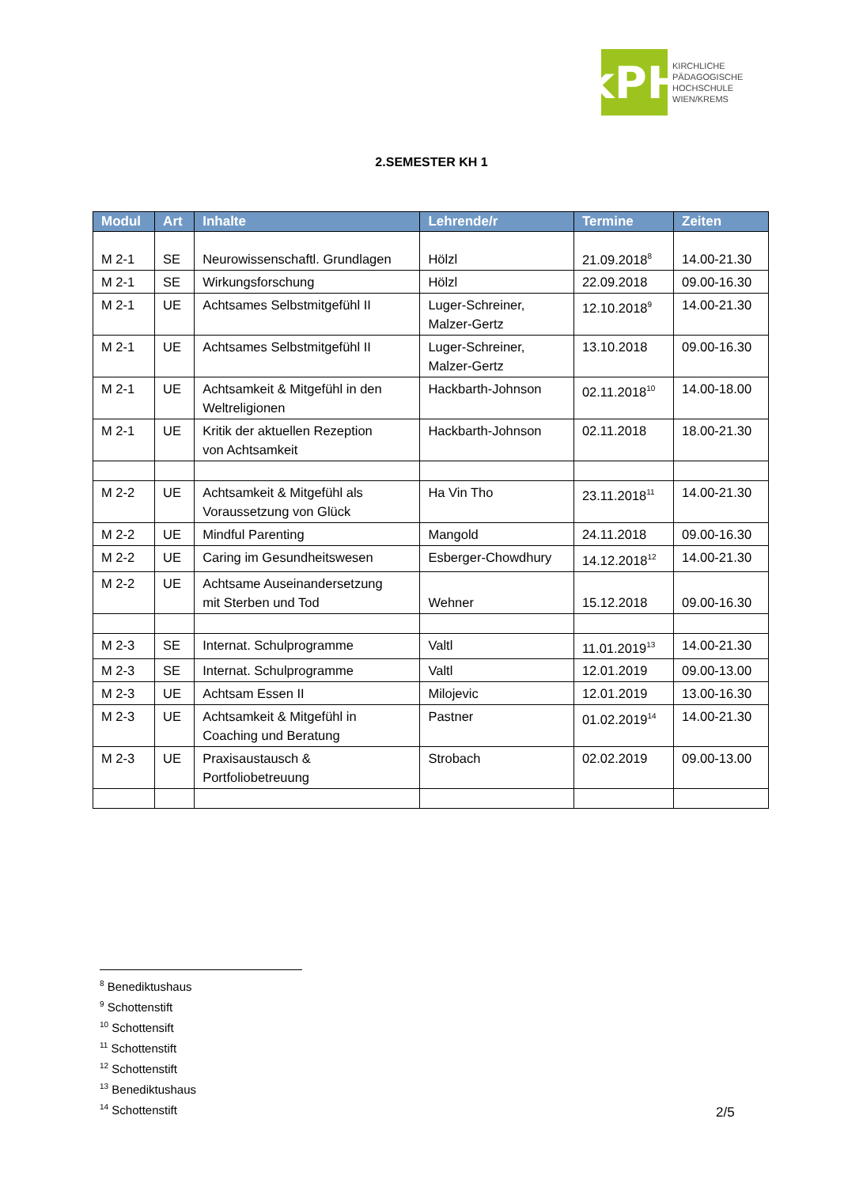kPH
KIRCHLICHE
PÄDAGOGISCHE
HOCHSCHULE
WIEN/KREMS
2.SEMESTER KH 1
| Modul | Art | Inhalte | Lehrende/r | Termine | Zeiten |
| --- | --- | --- | --- | --- | --- |
| M 2-1 | SE | Neurowissenschaftl. Grundlagen | Hölzl | 21.09.2018<sup>8</sup> | 14.00-21.30 |
| M 2-1 | SE | Wirkungsforschung | Hölzl | 22.09.2018 | 09.00-16.30 |
| M 2-1 | UE | Achtsames Selbstmitgefühl II | Luger-Schreiner, Malzer-Gertz | 12.10.2018<sup>9</sup> | 14.00-21.30 |
| M 2-1 | UE | Achtsames Selbstmitgefühl II | Luger-Schreiner, Malzer-Gertz | 13.10.2018 | 09.00-16.30 |
| M 2-1 | UE | Achtsamkeit & Mitgefühl in den Weltreligionen | Hackbarth-Johnson | 02.11.2018<sup>10</sup> | 14.00-18.00 |
| M 2-1 | UE | Kritik der aktuellen Rezeption von Achtsamkeit | Hackbarth-Johnson | 02.11.2018 | 18.00-21.30 |
| M 2-2 | UE | Achtsamkeit & Mitgefühl als Voraussetzung von Glück | Ha Vin Tho | 23.11.2018<sup>11</sup> | 14.00-21.30 |
| M 2-2 | UE | Mindful Parenting | Mangold | 24.11.2018 | 09.00-16.30 |
| M 2-2 | UE | Caring im Gesundheitswesen | Esberger-Chowdhury | 14.12.2018<sup>12</sup> | 14.00-21.30 |
| M 2-2 | UE | Achtsame Auseinandersetzung mit Sterben und Tod | Wehner | 15.12.2018 | 09.00-16.30 |
| M 2-3 | SE | Internat. Schulprogramme | Valtl | 11.01.2019<sup>13</sup> | 14.00-21.30 |
| M 2-3 | SE | Internat. Schulprogramme | Valtl | 12.01.2019 | 09.00-13.00 |
| M 2-3 | UE | Achtsam Essen II | Milojevic | 12.01.2019 | 13.00-16.30 |
| M 2-3 | UE | Achtsamkeit & Mitgefühl in Coaching und Beratung | Pastner | 01.02.2019<sup>14</sup> | 14.00-21.30 |
| M 2-3 | UE | Praxisaustausch & Portfoliobetreuung | Strobach | 02.02.2019 | 09.00-13.00 |
<sup>8</sup> Benediktushaus
<sup>9</sup> Schottenstift
<sup>10</sup> Schottensift
<sup>11</sup> Schottenstift
<sup>12</sup> Schottenstift
<sup>13</sup> Benediktushaus
<sup>14</sup> Schottenstift
2/5